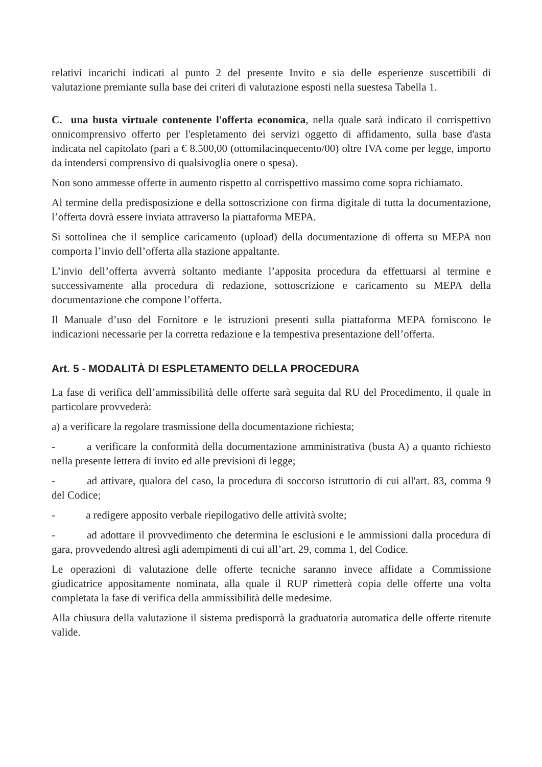relativi incarichi indicati al punto 2 del presente Invito e sia delle esperienze suscettibili di valutazione premiante sulla base dei criteri di valutazione esposti nella suestesa Tabella 1.
C. una busta virtuale contenente l'offerta economica, nella quale sarà indicato il corrispettivo onnicomprensivo offerto per l'espletamento dei servizi oggetto di affidamento, sulla base d'asta indicata nel capitolato (pari a € 8.500,00 (ottomilacinquecento/00) oltre IVA come per legge, importo da intendersi comprensivo di qualsivoglia onere o spesa).
Non sono ammesse offerte in aumento rispetto al corrispettivo massimo come sopra richiamato.
Al termine della predisposizione e della sottoscrizione con firma digitale di tutta la documentazione, l’offerta dovrà essere inviata attraverso la piattaforma MEPA.
Si sottolinea che il semplice caricamento (upload) della documentazione di offerta su MEPA non comporta l’invio dell’offerta alla stazione appaltante.
L’invio dell’offerta avverrà soltanto mediante l’apposita procedura da effettuarsi al termine e successivamente alla procedura di redazione, sottoscrizione e caricamento su MEPA della documentazione che compone l’offerta.
Il Manuale d’uso del Fornitore e le istruzioni presenti sulla piattaforma MEPA forniscono le indicazioni necessarie per la corretta redazione e la tempestiva presentazione dell’offerta.
Art. 5 - MODALITÀ DI ESPLETAMENTO DELLA PROCEDURA
La fase di verifica dell’ammissibilità delle offerte sarà seguita dal RU del Procedimento, il quale in particolare provvederà:
a) a verificare la regolare trasmissione della documentazione richiesta;
- a verificare la conformità della documentazione amministrativa (busta A) a quanto richiesto nella presente lettera di invito ed alle previsioni di legge;
- ad attivare, qualora del caso, la procedura di soccorso istruttorio di cui all'art. 83, comma 9 del Codice;
- a redigere apposito verbale riepilogativo delle attività svolte;
- ad adottare il provvedimento che determina le esclusioni e le ammissioni dalla procedura di gara, provvedendo altresì agli adempimenti di cui all’art. 29, comma 1, del Codice.
Le operazioni di valutazione delle offerte tecniche saranno invece affidate a Commissione giudicatrice appositamente nominata, alla quale il RUP rimetterà copia delle offerte una volta completata la fase di verifica della ammissibilità delle medesime.
Alla chiusura della valutazione il sistema predisporrà la graduatoria automatica delle offerte ritenute valide.